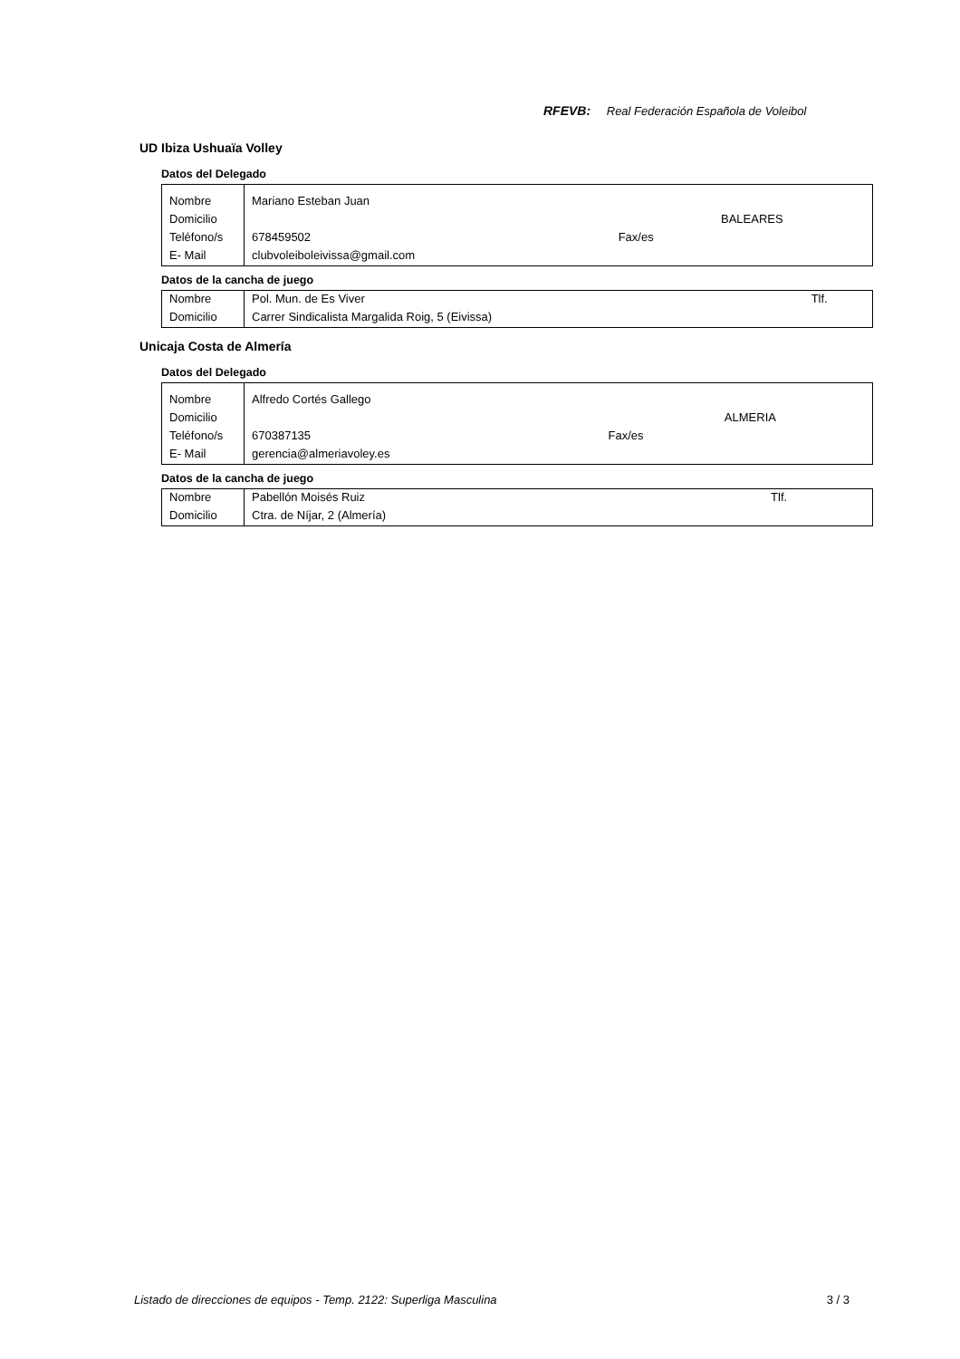RFEVB: Real Federación Española de Voleibol
UD Ibiza Ushuaïa Volley
Datos del Delegado
| Nombre | Mariano Esteban Juan | | |
| Domicilio | | | BALEARES |
| Teléfono/s | 678459502 | Fax/es | |
| E- Mail | clubvoleiboleivissa@gmail.com | | |
Datos de la cancha de juego
| Nombre | Pol. Mun. de Es Viver | Tlf. |
| Domicilio | Carrer Sindicalista Margalida Roig, 5 (Eivissa) | |
Unicaja Costa de Almería
Datos del Delegado
| Nombre | Alfredo Cortés Gallego | | |
| Domicilio | | | ALMERIA |
| Teléfono/s | 670387135 | Fax/es | |
| E- Mail | gerencia@almeriavoley.es | | |
Datos de la cancha de juego
| Nombre | Pabellón Moisés Ruiz | Tlf. |
| Domicilio | Ctra. de Níjar, 2 (Almería) | |
Listado de direcciones de equipos - Temp. 2122: Superliga Masculina 3 / 3